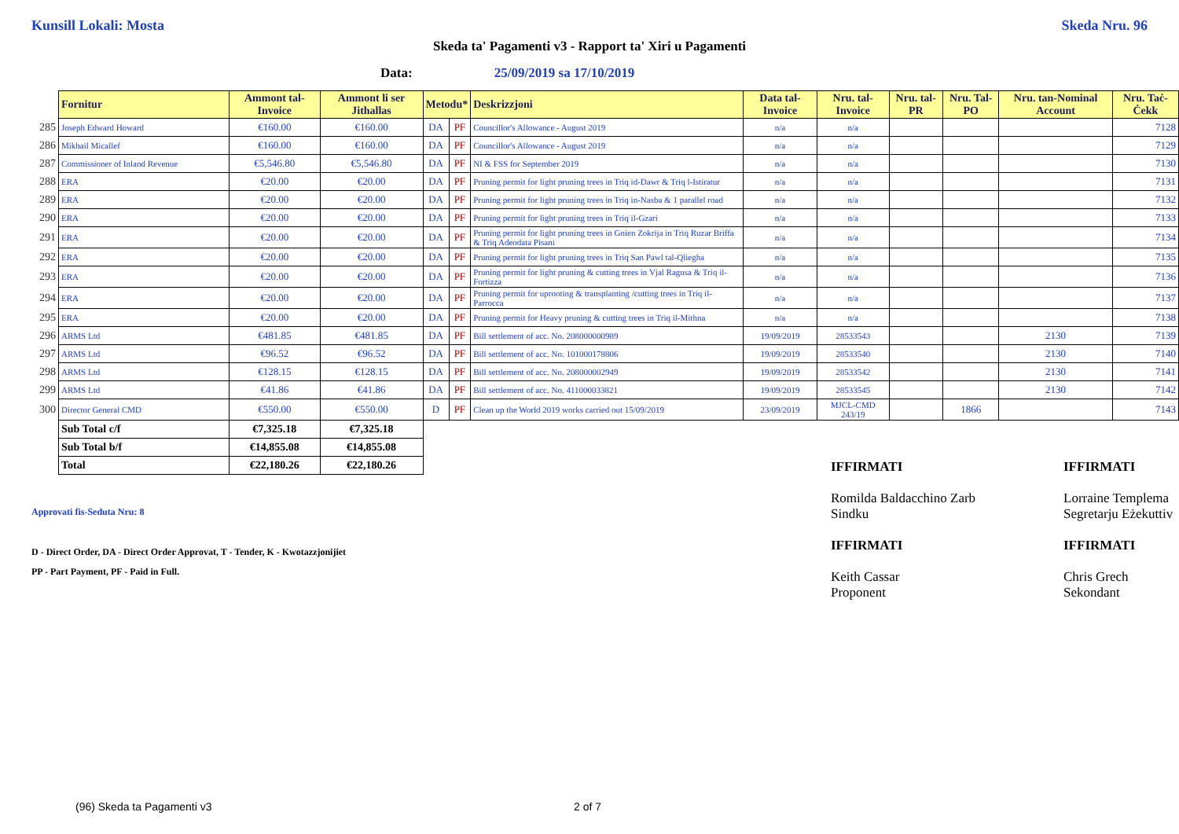Kunsill Lokali: Mosta Skeda Nru. 96
Skeda ta' Pagamenti v3 - Rapport ta' Xiri u Pagamenti
Data: 25/09/2019 sa 17/10/2019
| | Fornitur | Ammont tal-Invoice | Ammont li ser Jithallas | Metodu* | | Deskrizzjoni | Data tal-Invoice | Nru. tal-Invoice | Nru. tal-PR | Nru. Tal-PO | Nru. tan-Nominal Account | Nru. Taċ-Ċekk |
| 285 | Joseph Edward Howard | €160.00 | €160.00 | DA | PF | Councillor's Allowance - August 2019 | n/a | n/a | | | | 7128 |
| 286 | Mikhail Micallef | €160.00 | €160.00 | DA | PF | Councillor's Allowance - August 2019 | n/a | n/a | | | | 7129 |
| 287 | Commissioner of Inland Revenue | €5,546.80 | €5,546.80 | DA | PF | NI & FSS for September 2019 | n/a | n/a | | | | 7130 |
| 288 | ERA | €20.00 | €20.00 | DA | PF | Pruning permit for light pruning trees in Triq id-Dawr & Triq l-Istiratur | n/a | n/a | | | | 7131 |
| 289 | ERA | €20.00 | €20.00 | DA | PF | Pruning permit for light pruning trees in Triq in-Nasba & 1 parallel road | n/a | n/a | | | | 7132 |
| 290 | ERA | €20.00 | €20.00 | DA | PF | Pruning permit for light pruning trees in Triq il-Gzari | n/a | n/a | | | | 7133 |
| 291 | ERA | €20.00 | €20.00 | DA | PF | Pruning permit for light pruning trees in Gnien Zokrija in Triq Ruzar Briffa & Triq Adeodata Pisani | n/a | n/a | | | | 7134 |
| 292 | ERA | €20.00 | €20.00 | DA | PF | Pruning permit for light pruning trees in Triq San Pawl tal-Qliegha | n/a | n/a | | | | 7135 |
| 293 | ERA | €20.00 | €20.00 | DA | PF | Pruning permit for light pruning & cutting trees in Vjal Ragusa & Triq il-Fortizza | n/a | n/a | | | | 7136 |
| 294 | ERA | €20.00 | €20.00 | DA | PF | Pruning permit for uprooting & transplanting /cutting trees in Triq il-Parrocca | n/a | n/a | | | | 7137 |
| 295 | ERA | €20.00 | €20.00 | DA | PF | Pruning permit for Heavy pruning & cutting trees in Triq il-Mithna | n/a | n/a | | | | 7138 |
| 296 | ARMS Ltd | €481.85 | €481.85 | DA | PF | Bill settlement of acc. No. 208000000989 | 19/09/2019 | 28533543 | | | 2130 | 7139 |
| 297 | ARMS Ltd | €96.52 | €96.52 | DA | PF | Bill settlement of acc. No. 101000178806 | 19/09/2019 | 28533540 | | | 2130 | 7140 |
| 298 | ARMS Ltd | €128.15 | €128.15 | DA | PF | Bill settlement of acc. No. 208000002949 | 19/09/2019 | 28533542 | | | 2130 | 7141 |
| 299 | ARMS Ltd | €41.86 | €41.86 | DA | PF | Bill settlement of acc. No. 411000033821 | 19/09/2019 | 28533545 | | | 2130 | 7142 |
| 300 | Director General CMD | €550.00 | €550.00 | D | PF | Clean up the World 2019 works carried out 15/09/2019 | 23/09/2019 | MJCL-CMD 243/19 | | 1866 | | 7143 |
| | Sub Total c/f | €7,325.18 | €7,325.18 | | | | | | | | | |
| | Sub Total b/f | €14,855.08 | €14,855.08 | | | | | | | | | |
| | Total | €22,180.26 | €22,180.26 | | | | | | | | | |
Approvati fis-Seduta Nru: 8
D - Direct Order, DA - Direct Order Approvat, T - Tender, K - Kwotazzjonijiet
PP - Part Payment, PF - Paid in Full.
IFFIRMATI
Romilda Baldacchino Zarb
Sindku
IFFIRMATI
Keith Cassar
Proponent
IFFIRMATI
Lorraine Templema
Segretarju Eżekuttiv
IFFIRMATI
Chris Grech
Sekondant
(96) Skeda ta Pagamenti v3 2 of 7